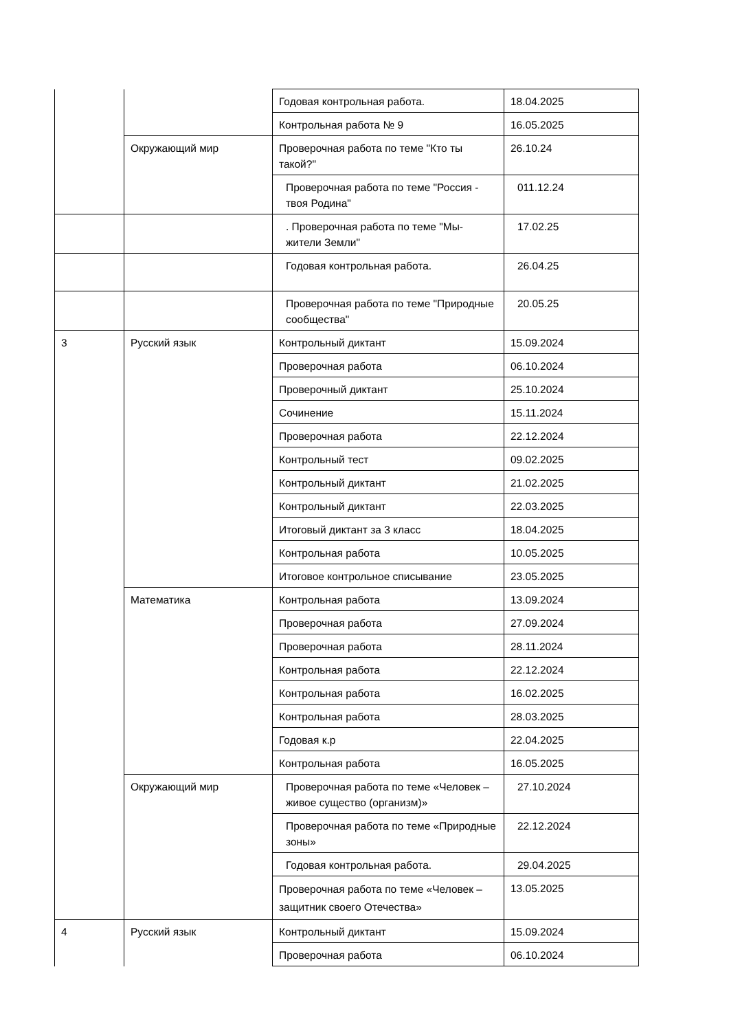| | | Годовая контрольная работа. | 18.04.2025 |
| | | Контрольная работа № 9 | 16.05.2025 |
| | Окружающий мир | Проверочная работа по теме "Кто ты такой?" | 26.10.24 |
| | | Проверочная работа по теме "Россия - твоя Родина" | 011.12.24 |
| | | . Проверочная работа по теме "Мы-жители Земли" | 17.02.25 |
| | | Годовая контрольная работа. | 26.04.25 |
| | | Проверочная работа по теме "Природные сообщества" | 20.05.25 |
| 3 | Русский язык | Контрольный диктант | 15.09.2024 |
| | | Проверочная работа | 06.10.2024 |
| | | Проверочный диктант | 25.10.2024 |
| | | Сочинение | 15.11.2024 |
| | | Проверочная работа | 22.12.2024 |
| | | Контрольный тест | 09.02.2025 |
| | | Контрольный диктант | 21.02.2025 |
| | | Контрольный диктант | 22.03.2025 |
| | | Итоговый диктант за 3 класс | 18.04.2025 |
| | | Контрольная работа | 10.05.2025 |
| | | Итоговое контрольное списывание | 23.05.2025 |
| | Математика | Контрольная работа | 13.09.2024 |
| | | Проверочная работа | 27.09.2024 |
| | | Проверочная работа | 28.11.2024 |
| | | Контрольная работа | 22.12.2024 |
| | | Контрольная работа | 16.02.2025 |
| | | Контрольная работа | 28.03.2025 |
| | | Годовая к.р | 22.04.2025 |
| | | Контрольная работа | 16.05.2025 |
| | Окружающий мир | Проверочная работа по теме «Человек – живое существо (организм)» | 27.10.2024 |
| | | Проверочная работа по теме «Природные зоны» | 22.12.2024 |
| | | Годовая контрольная работа. | 29.04.2025 |
| | | Проверочная работа по теме «Человек – защитник своего Отечества» | 13.05.2025 |
| 4 | Русский язык | Контрольный диктант | 15.09.2024 |
| | | Проверочная работа | 06.10.2024 |